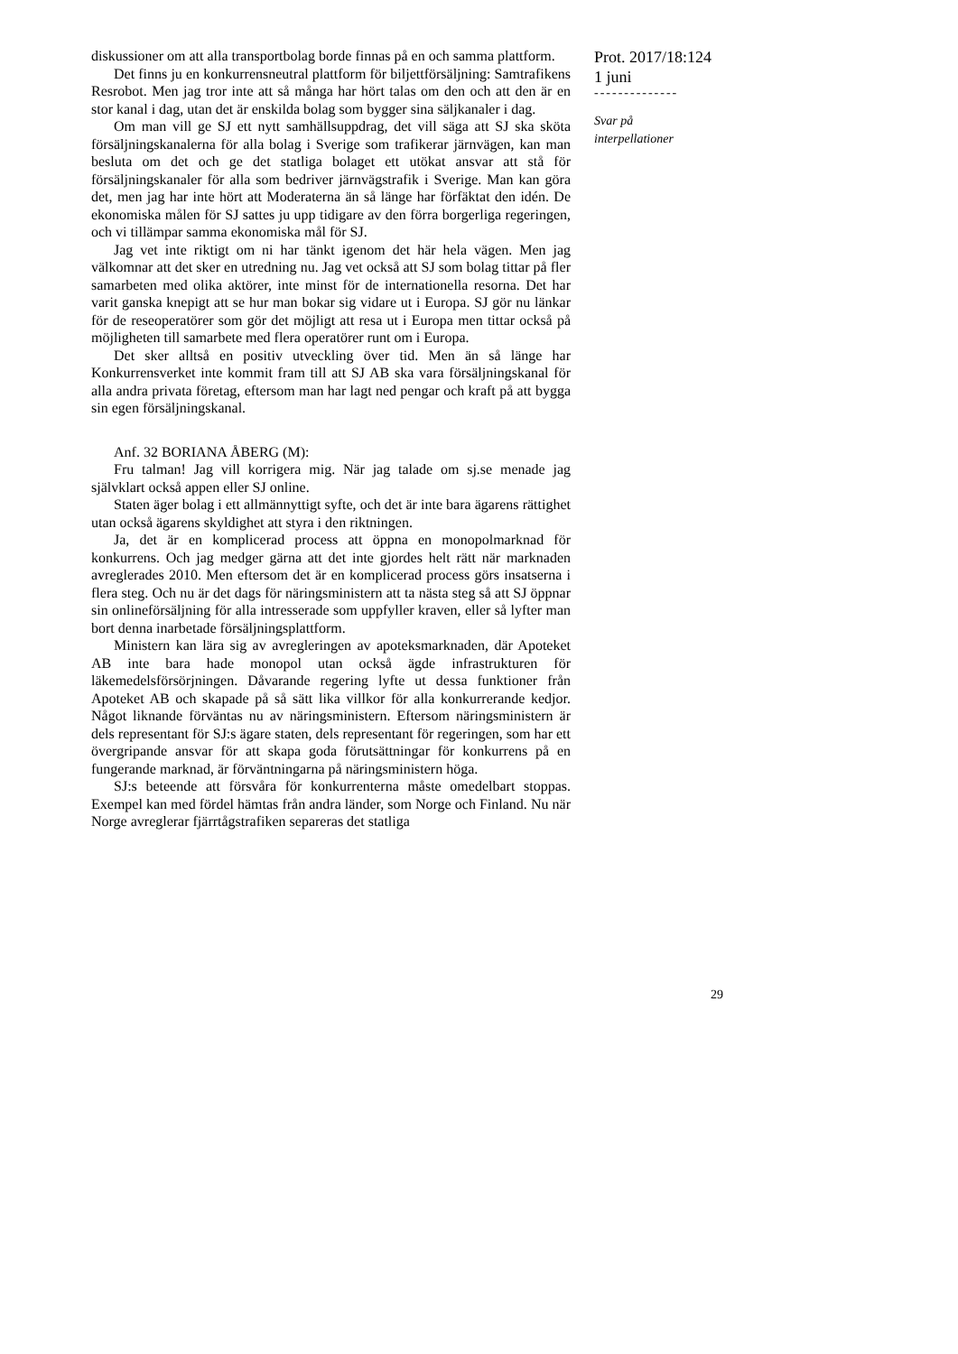diskussioner om att alla transportbolag borde finnas på en och samma plattform.
Det finns ju en konkurrensneutral plattform för biljettförsäljning: Samtrafikens Resrobot. Men jag tror inte att så många har hört talas om den och att den är en stor kanal i dag, utan det är enskilda bolag som bygger sina säljkanaler i dag.
Om man vill ge SJ ett nytt samhällsuppdrag, det vill säga att SJ ska sköta försäljningskanalerna för alla bolag i Sverige som trafikerar järnvägen, kan man besluta om det och ge det statliga bolaget ett utökat ansvar att stå för försäljningskanaler för alla som bedriver järnvägstrafik i Sverige. Man kan göra det, men jag har inte hört att Moderaterna än så länge har förfäktat den idén. De ekonomiska målen för SJ sattes ju upp tidigare av den förra borgerliga regeringen, och vi tillämpar samma ekonomiska mål för SJ.
Jag vet inte riktigt om ni har tänkt igenom det här hela vägen. Men jag välkomnar att det sker en utredning nu. Jag vet också att SJ som bolag tittar på fler samarbeten med olika aktörer, inte minst för de internationella resorna. Det har varit ganska knepigt att se hur man bokar sig vidare ut i Europa. SJ gör nu länkar för de reseoperatörer som gör det möjligt att resa ut i Europa men tittar också på möjligheten till samarbete med flera operatörer runt om i Europa.
Det sker alltså en positiv utveckling över tid. Men än så länge har Konkurrensverket inte kommit fram till att SJ AB ska vara försäljningskanal för alla andra privata företag, eftersom man har lagt ned pengar och kraft på att bygga sin egen försäljningskanal.
Anf. 32 BORIANA ÅBERG (M):
Fru talman! Jag vill korrigera mig. När jag talade om sj.se menade jag självklart också appen eller SJ online.
Staten äger bolag i ett allmännyttigt syfte, och det är inte bara ägarens rättighet utan också ägarens skyldighet att styra i den riktningen.
Ja, det är en komplicerad process att öppna en monopolmarknad för konkurrens. Och jag medger gärna att det inte gjordes helt rätt när marknaden avreglerades 2010. Men eftersom det är en komplicerad process görs insatserna i flera steg. Och nu är det dags för näringsministern att ta nästa steg så att SJ öppnar sin onlineförsäljning för alla intresserade som uppfyller kraven, eller så lyfter man bort denna inarbetade försäljningsplattform.
Ministern kan lära sig av avregleringen av apoteksmarknaden, där Apoteket AB inte bara hade monopol utan också ägde infrastrukturen för läkemedelsförsörjningen. Dåvarande regering lyfte ut dessa funktioner från Apoteket AB och skapade på så sätt lika villkor för alla konkurrerande kedjor. Något liknande förväntas nu av näringsministern. Eftersom näringsministern är dels representant för SJ:s ägare staten, dels representant för regeringen, som har ett övergripande ansvar för att skapa goda förutsättningar för konkurrens på en fungerande marknad, är förväntningarna på näringsministern höga.
SJ:s beteende att försvåra för konkurrenterna måste omedelbart stoppas. Exempel kan med fördel hämtas från andra länder, som Norge och Finland. Nu när Norge avreglerar fjärrtågstrafiken separeras det statliga
Prot. 2017/18:124
1 juni
--------------
Svar på
interpellationer
29